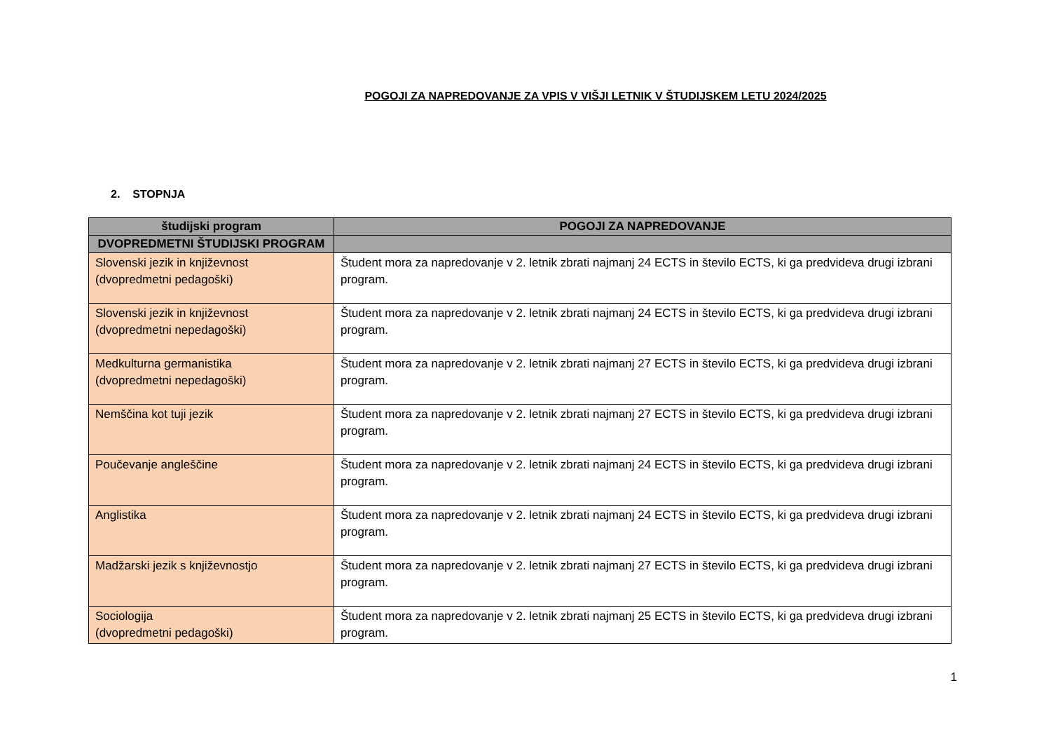POGOJI ZA NAPREDOVANJE ZA VPIS V VIŠJI LETNIK V ŠTUDIJSKEM LETU 2024/2025
2. STOPNJA
| študijski program | POGOJI ZA NAPREDOVANJE |
| --- | --- |
| DVOPREDMETNI ŠTUDIJSKI PROGRAM | |
| Slovenski jezik in književnost (dvopredmetni pedagoški) | Študent mora za napredovanje v 2. letnik zbrati najmanj 24 ECTS in število ECTS, ki ga predvideva drugi izbrani program. |
| Slovenski jezik in književnost (dvopredmetni nepedagoški) | Študent mora za napredovanje v 2. letnik zbrati najmanj 24 ECTS in število ECTS, ki ga predvideva drugi izbrani program. |
| Medkulturna germanistika (dvopredmetni nepedagoški) | Študent mora za napredovanje v 2. letnik zbrati najmanj 27 ECTS in število ECTS, ki ga predvideva drugi izbrani program. |
| Nemščina kot tuji jezik | Študent mora za napredovanje v 2. letnik zbrati najmanj 27 ECTS in število ECTS, ki ga predvideva drugi izbrani program. |
| Poučevanje angleščine | Študent mora za napredovanje v 2. letnik zbrati najmanj 24 ECTS in število ECTS, ki ga predvideva drugi izbrani program. |
| Anglistika | Študent mora za napredovanje v 2. letnik zbrati najmanj 24 ECTS in število ECTS, ki ga predvideva drugi izbrani program. |
| Madžarski jezik s književnostjo | Študent mora za napredovanje v 2. letnik zbrati najmanj 27 ECTS in število ECTS, ki ga predvideva drugi izbrani program. |
| Sociologija (dvopredmetni pedagoški) | Študent mora za napredovanje v 2. letnik zbrati najmanj 25 ECTS in število ECTS, ki ga predvideva drugi izbrani program. |
1